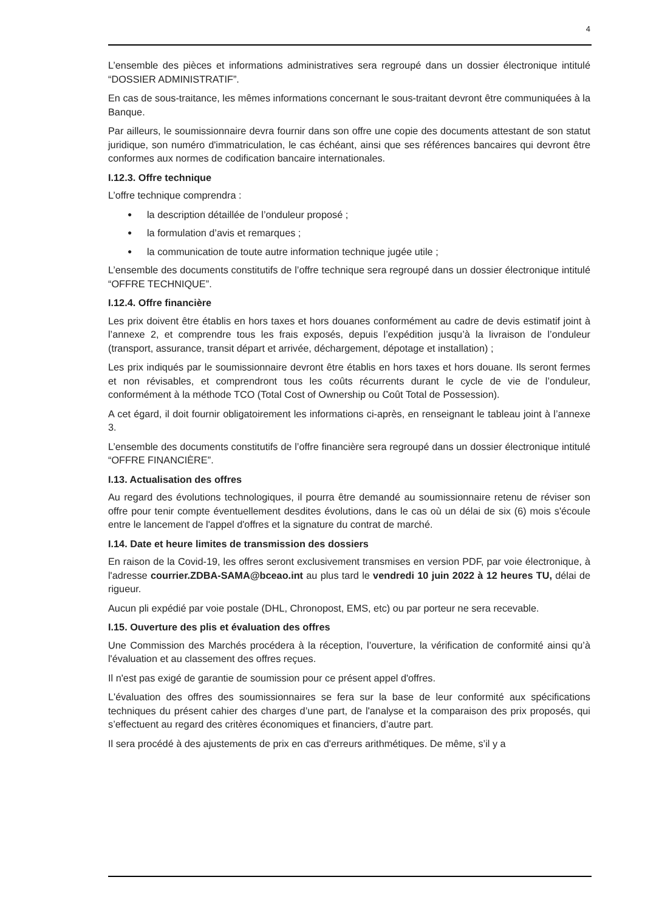4
L’ensemble des pièces et informations administratives sera regroupé dans un dossier électronique intitulé “DOSSIER ADMINISTRATIF”.
En cas de sous-traitance, les mêmes informations concernant le sous-traitant devront être communiquées à la Banque.
Par ailleurs, le soumissionnaire devra fournir dans son offre une copie des documents attestant de son statut juridique, son numéro d'immatriculation, le cas échéant, ainsi que ses références bancaires qui devront être conformes aux normes de codification bancaire internationales.
I.12.3. Offre technique
L’offre technique comprendra :
● la description détaillée de l’onduleur proposé ;
● la formulation d’avis et remarques ;
● la communication de toute autre information technique jugée utile ;
L’ensemble des documents constitutifs de l’offre technique sera regroupé dans un dossier électronique intitulé “OFFRE TECHNIQUE”.
I.12.4. Offre financière
Les prix doivent être établis en hors taxes et hors douanes conformément au cadre de devis estimatif joint à l’annexe 2, et comprendre tous les frais exposés, depuis l’expédition jusqu’à la livraison de l’onduleur (transport, assurance, transit départ et arrivée, déchargement, dépotage et installation) ;
Les prix indiqués par le soumissionnaire devront être établis en hors taxes et hors douane. Ils seront fermes et non révisables, et comprendront tous les coûts récurrents durant le cycle de vie de l’onduleur, conformément à la méthode TCO (Total Cost of Ownership ou Coût Total de Possession).
A cet égard, il doit fournir obligatoirement les informations ci-après, en renseignant le tableau joint à l’annexe 3.
L’ensemble des documents constitutifs de l’offre financière sera regroupé dans un dossier électronique intitulé “OFFRE FINANCIÈRE”.
I.13. Actualisation des offres
Au regard des évolutions technologiques, il pourra être demandé au soumissionnaire retenu de réviser son offre pour tenir compte éventuellement desdites évolutions, dans le cas où un délai de six (6) mois s'écoule entre le lancement de l'appel d'offres et la signature du contrat de marché.
I.14. Date et heure limites de transmission des dossiers
En raison de la Covid-19, les offres seront exclusivement transmises en version PDF, par voie électronique, à l'adresse courrier.ZDBA-SAMA@bceao.int au plus tard le vendredi 10 juin 2022 à 12 heures TU, délai de rigueur.
Aucun pli expédié par voie postale (DHL, Chronopost, EMS, etc) ou par porteur ne sera recevable.
I.15. Ouverture des plis et évaluation des offres
Une Commission des Marchés procédera à la réception, l’ouverture, la vérification de conformité ainsi qu’à l'évaluation et au classement des offres reçues.
Il n'est pas exigé de garantie de soumission pour ce présent appel d'offres.
L'évaluation des offres des soumissionnaires se fera sur la base de leur conformité aux spécifications techniques du présent cahier des charges d’une part, de l'analyse et la comparaison des prix proposés, qui s’effectuent au regard des critères économiques et financiers, d’autre part.
Il sera procédé à des ajustements de prix en cas d'erreurs arithmétiques. De même, s’il y a